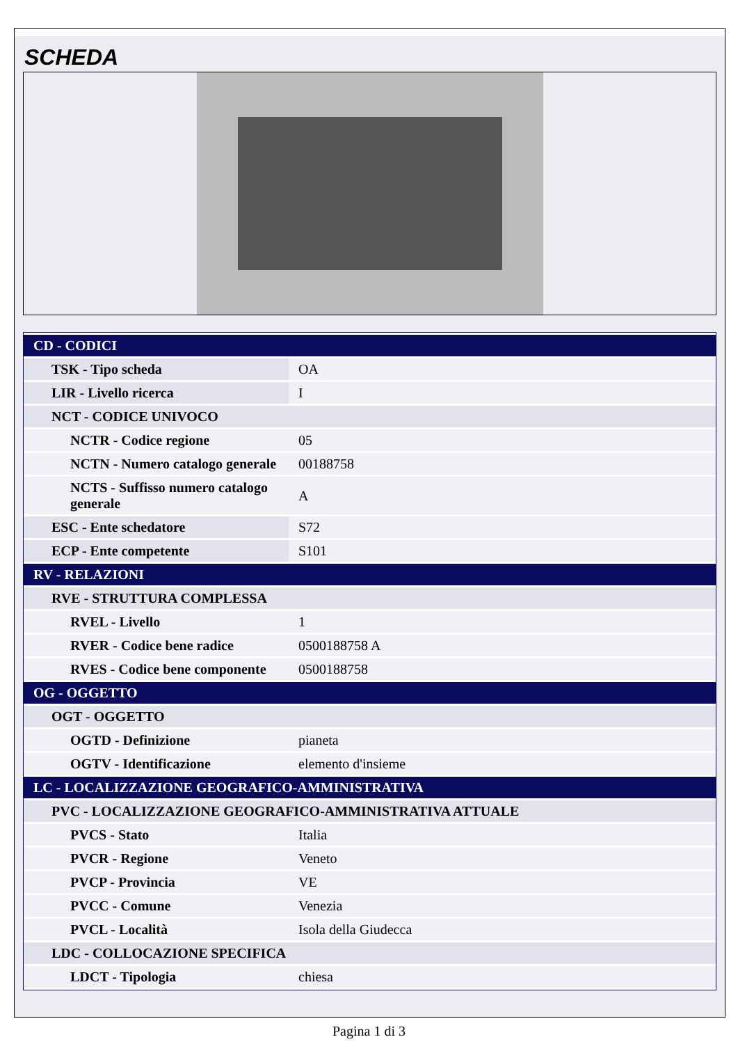SCHEDA
| CD - CODICI | |
| TSK - Tipo scheda | OA |
| LIR - Livello ricerca | I |
| NCT - CODICE UNIVOCO | |
| NCTR - Codice regione | 05 |
| NCTN - Numero catalogo generale | 00188758 |
| NCTS - Suffisso numero catalogo generale | A |
| ESC - Ente schedatore | S72 |
| ECP - Ente competente | S101 |
| RV - RELAZIONI | |
| RVE - STRUTTURA COMPLESSA | |
| RVEL - Livello | 1 |
| RVER - Codice bene radice | 0500188758 A |
| RVES - Codice bene componente | 0500188758 |
| OG - OGGETTO | |
| OGT - OGGETTO | |
| OGTD - Definizione | pianeta |
| OGTV - Identificazione | elemento d'insieme |
| LC - LOCALIZZAZIONE GEOGRAFICO-AMMINISTRATIVA | |
| PVC - LOCALIZZAZIONE GEOGRAFICO-AMMINISTRATIVA ATTUALE | |
| PVCS - Stato | Italia |
| PVCR - Regione | Veneto |
| PVCP - Provincia | VE |
| PVCC - Comune | Venezia |
| PVCL - Località | Isola della Giudecca |
| LDC - COLLOCAZIONE SPECIFICA | |
| LDCT - Tipologia | chiesa |
Pagina 1 di 3